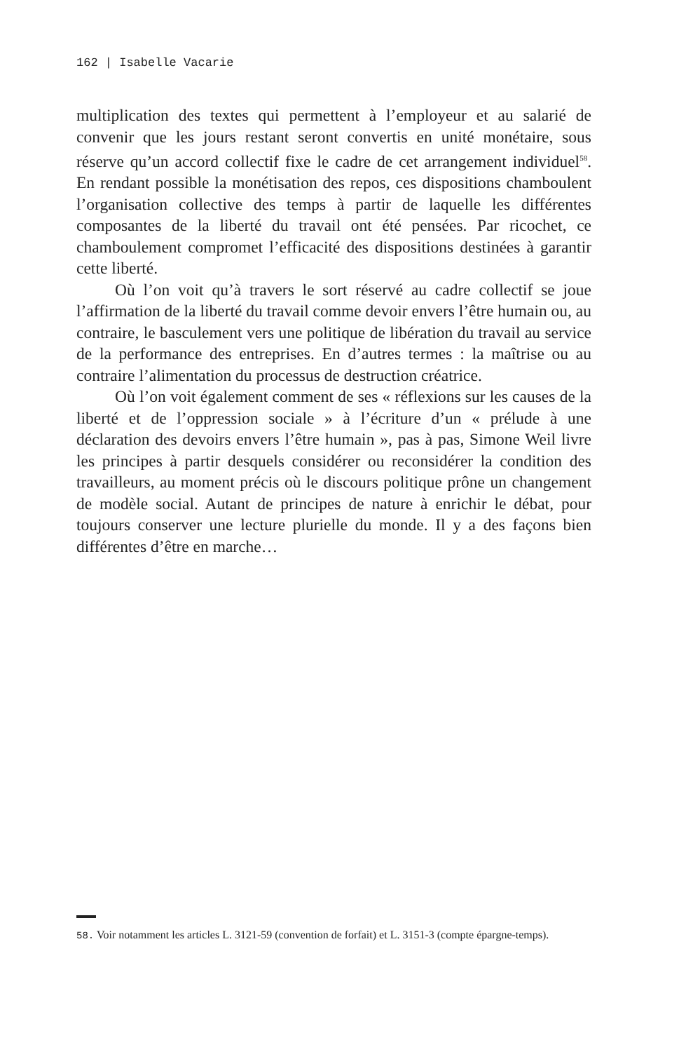162 | Isabelle Vacarie
multiplication des textes qui permettent à l’employeur et au salarié de convenir que les jours restant seront convertis en unité monétaire, sous réserve qu’un accord collectif fixe le cadre de cet arrangement individuel<sup>58</sup>. En rendant possible la monétisation des repos, ces dispositions chamboulent l’organisation collective des temps à partir de laquelle les différentes composantes de la liberté du travail ont été pensées. Par ricochet, ce chamboulement compromet l’efficacité des dispositions destinées à garantir cette liberté.
Où l’on voit qu’à travers le sort réservé au cadre collectif se joue l’affirmation de la liberté du travail comme devoir envers l’être humain ou, au contraire, le basculement vers une politique de libération du travail au service de la performance des entreprises. En d’autres termes : la maîtrise ou au contraire l’alimentation du processus de destruction créatrice.
Où l’on voit également comment de ses « réflexions sur les causes de la liberté et de l’oppression sociale » à l’écriture d’un « prélude à une déclaration des devoirs envers l’être humain », pas à pas, Simone Weil livre les principes à partir desquels considérer ou reconsidérer la condition des travailleurs, au moment précis où le discours politique prône un changement de modèle social. Autant de principes de nature à enrichir le débat, pour toujours conserver une lecture plurielle du monde. Il y a des façons bien différentes d’être en marche…
58. Voir notamment les articles L. 3121-59 (convention de forfait) et L. 3151-3 (compte épargne-temps).